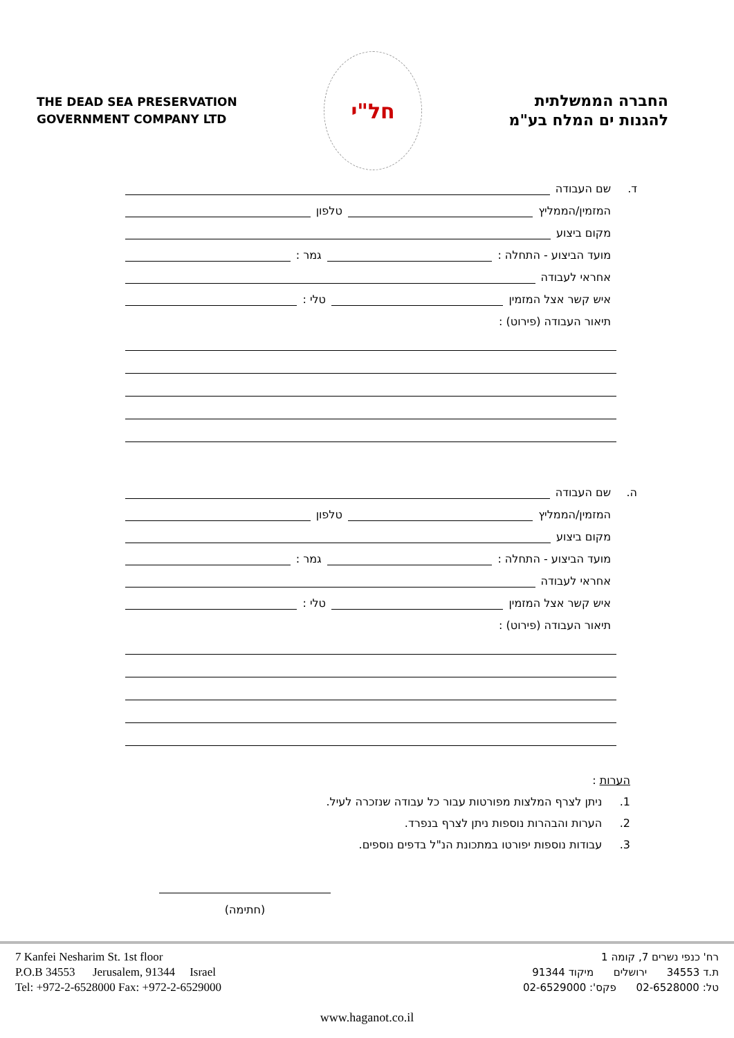THE DEAD SEA PRESERVATION
GOVERNMENT COMPANY LTD
חל"י
החברה הממשלתית
להגנות ים המלח בע"מ
ד. שם העבודה
המזמין/הממליץ טלפון
מקום ביצוע
מועד הביצוע - התחלה : גמר :
אחראי לעבודה
איש קשר אצל המזמין טלי :
תיאור העבודה (פירוט) :
ה. שם העבודה
המזמין/הממליץ טלפון
מקום ביצוע
מועד הביצוע - התחלה : גמר :
אחראי לעבודה
איש קשר אצל המזמין טלי :
תיאור העבודה (פירוט) :
הערות :
1. ניתן לצרף המלצות מפורטות עבור כל עבודה שנזכרה לעיל.
2. הערות והבהרות נוספות ניתן לצרף בנפרד.
3. עבודות נוספות יפורטו במתכונת הנ"ל בדפים נוספים.
(חתימה)
7 Kanfei Nesharim St. 1st floor
P.O.B 34553 Jerusalem, 91344 Israel
Tel: +972-2-6528000 Fax: +972-2-6529000
רח' כנפי נשרים 7, קומה 1
ת.ד 34553 ירושלים מיקוד 91344
טל: 02-6528000 פקס': 02-6529000
www.haganot.co.il